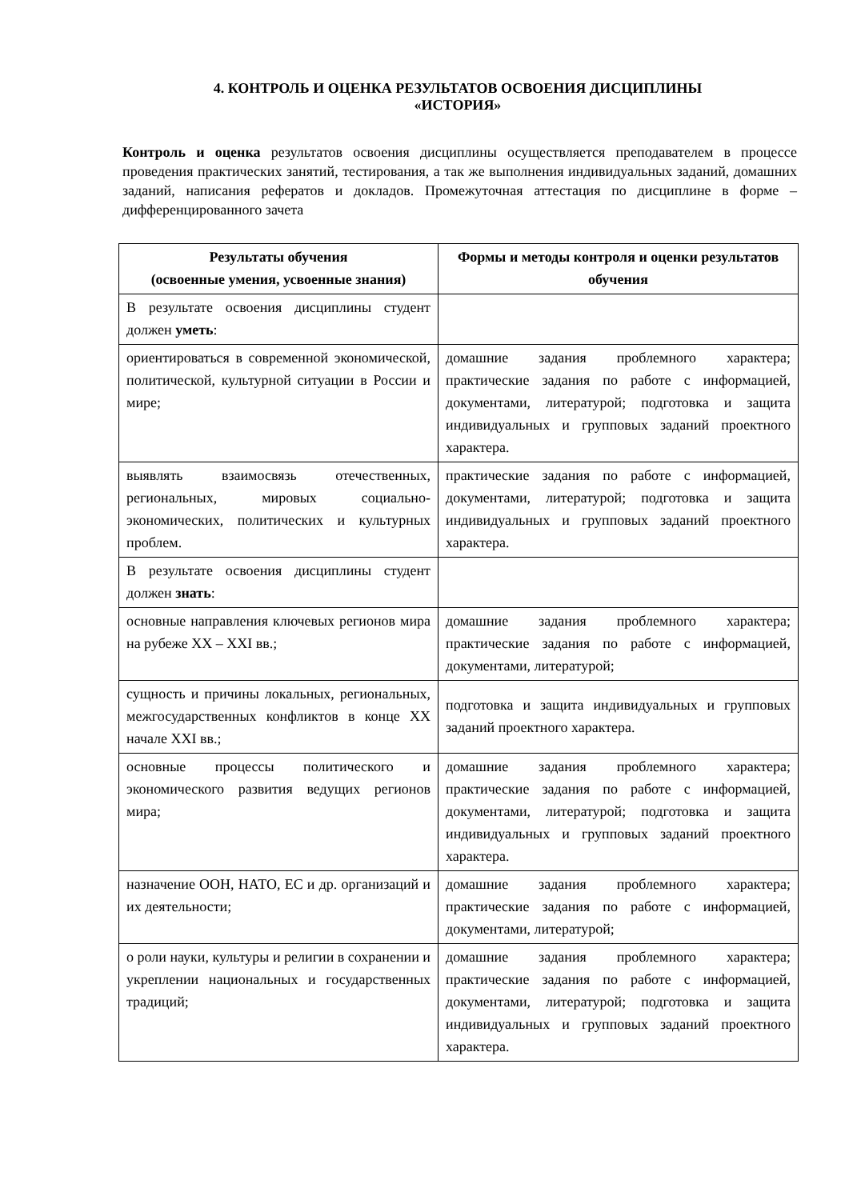4. КОНТРОЛЬ И ОЦЕНКА РЕЗУЛЬТАТОВ ОСВОЕНИЯ ДИСЦИПЛИНЫ
«ИСТОРИЯ»
Контроль и оценка результатов освоения дисциплины осуществляется преподавателем в процессе проведения практических занятий, тестирования, а так же выполнения индивидуальных заданий, домашних заданий, написания рефератов и докладов. Промежуточная аттестация по дисциплине в форме – дифференцированного зачета
| Результаты обучения (освоенные умения, усвоенные знания) | Формы и методы контроля и оценки результатов обучения |
| --- | --- |
| В результате освоения дисциплины студент должен уметь : | |
| ориентироваться в современной экономической, политической, культурной ситуации в России и мире; | домашние задания проблемного характера; практические задания по работе с информацией, документами, литературой; подготовка и защита индивидуальных и групповых заданий проектного характера. |
| выявлять взаимосвязь отечественных, региональных, мировых социально-экономических, политических и культурных проблем. | практические задания по работе с информацией, документами, литературой; подготовка и защита индивидуальных и групповых заданий проектного характера. |
| В результате освоения дисциплины студент должен знать : | |
| основные направления ключевых регионов мира на рубеже XX – XXI вв.; | домашние задания проблемного характера; практические задания по работе с информацией, документами, литературой; |
| сущность и причины локальных, региональных, межгосударственных конфликтов в конце XX начале XXI вв.; | подготовка и защита индивидуальных и групповых заданий проектного характера. |
| основные процессы политического и экономического развития ведущих регионов мира; | домашние задания проблемного характера; практические задания по работе с информацией, документами, литературой; подготовка и защита индивидуальных и групповых заданий проектного характера. |
| назначение ООН, НАТО, ЕС и др. организаций и их деятельности; | домашние задания проблемного характера; практические задания по работе с информацией, документами, литературой; |
| о роли науки, культуры и религии в сохранении и укреплении национальных и государственных традиций; | домашние задания проблемного характера; практические задания по работе с информацией, документами, литературой; подготовка и защита индивидуальных и групповых заданий проектного характера. |